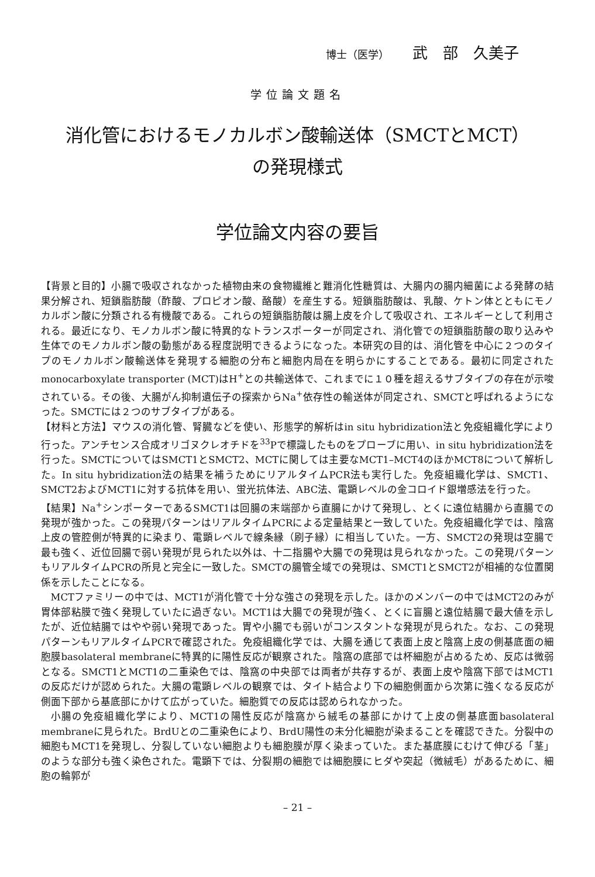博士（医学） 武　部　久美子
学位論文題名
消化管におけるモノカルボン酸輸送体（SMCTとMCT）
の発現様式
学位論文内容の要旨
【背景と目的】小腸で吸収されなかった植物由来の食物繊維と難消化性糖質は、大腸内の腸内細菌による発酵の結果分解され、短鎖脂肪酸（酢酸、プロピオン酸、酪酸）を産生する。短鎖脂肪酸は、乳酸、ケトン体とともにモノカルボン酸に分類される有機酸である。これらの短鎖脂肪酸は腸上皮を介して吸収され、エネルギーとして利用される。最近になり、モノカルボン酸に特異的なトランスポーターが同定され、消化管での短鎖脂肪酸の取り込みや生体でのモノカルボン酸の動態がある程度説明できるようになった。本研究の目的は、消化管を中心に２つのタイプのモノカルボン酸輸送体を発現する細胞の分布と細胞内局在を明らかにすることである。最初に同定されたmonocarboxylate transporter (MCT)はH<sup>+</sup>との共輸送体で、これまでに１０種を超えるサブタイプの存在が示唆されている。その後、大腸がん抑制遺伝子の探索からNa<sup>+</sup>依存性の輸送体が同定され、SMCTと呼ばれるようになった。SMCTには２つのサブタイプがある。
【材料と方法】マウスの消化管、腎臓などを使い、形態学的解析はin situ hybridization法と免疫組織化学により行った。アンチセンス合成オリゴヌクレオチドを<sup>33</sup>Pで標識したものをプローブに用い、in situ hybridization法を行った。SMCTについてはSMCT1とSMCT2、MCTに関しては主要なMCT1–MCT4のほかMCT8について解析した。In situ hybridization法の結果を補うためにリアルタイムPCR法も実行した。免疫組織化学は、SMCT1、SMCT2およびMCT1に対する抗体を用い、蛍光抗体法、ABC法、電顕レベルの金コロイド銀増感法を行った。
【結果】Na<sup>+</sup>シンポーターであるSMCT1は回腸の末端部から直腸にかけて発現し、とくに遠位結腸から直腸での発現が強かった。この発現パターンはリアルタイムPCRによる定量結果と一致していた。免疫組織化学では、陰窩上皮の管腔側が特異的に染まり、電顕レベルで線条縁（刷子縁）に相当していた。一方、SMCT2の発現は空腸で最も強く、近位回腸で弱い発現が見られた以外は、十二指腸や大腸での発現は見られなかった。この発現パターンもリアルタイムPCRの所見と完全に一致した。SMCTの腸管全域での発現は、SMCT1とSMCT2が相補的な位置関係を示したことになる。
MCTファミリーの中では、MCT1が消化管で十分な強さの発現を示した。ほかのメンバーの中ではMCT2のみが胃体部粘膜で強く発現していたに過ぎない。MCT1は大腸での発現が強く、とくに盲腸と遠位結腸で最大値を示したが、近位結腸ではやや弱い発現であった。胃や小腸でも弱いがコンスタントな発現が見られた。なお、この発現パターンもリアルタイムPCRで確認された。免疫組織化学では、大腸を通じて表面上皮と陰窩上皮の側基底面の細胞膜basolateral membraneに特異的に陽性反応が観察された。陰窩の底部では杯細胞が占めるため、反応は微弱となる。SMCT1とMCT1の二重染色では、陰窩の中央部では両者が共存するが、表面上皮や陰窩下部ではMCT1の反応だけが認められた。大腸の電顕レベルの観察では、タイト結合より下の細胞側面から次第に強くなる反応が側面下部から基底部にかけて広がっていた。細胞質での反応は認められなかった。
小腸の免疫組織化学により、MCT1の陽性反応が陰窩から絨毛の基部にかけて上皮の側基底面basolateral membraneに見られた。BrdUとの二重染色により、BrdU陽性の未分化細胞が染まることを確認できた。分裂中の細胞もMCT1を発現し、分裂していない細胞よりも細胞膜が厚く染まっていた。また基底膜にむけて伸びる「茎」のような部分も強く染色された。電顕下では、分裂期の細胞では細胞膜にヒダや突起（微絨毛）があるために、細胞の輪郭が
– 21 –